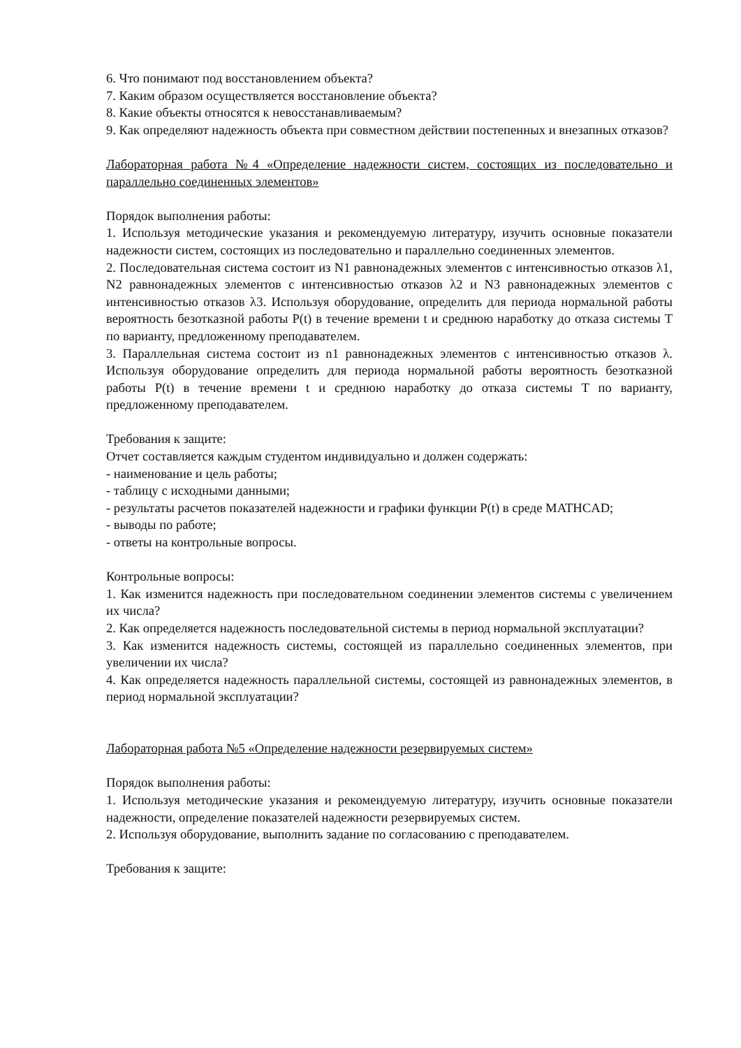6. Что понимают под восстановлением объекта?
7. Каким образом осуществляется восстановление объекта?
8. Какие объекты относятся к невосстанавливаемым?
9. Как определяют надежность объекта при совместном действии постепенных и внезапных отказов?
Лабораторная работа №4 «Определение надежности систем, состоящих из последовательно и параллельно соединенных элементов»
Порядок выполнения работы:
1. Используя методические указания и рекомендуемую литературу, изучить основные показатели надежности систем, состоящих из последовательно и параллельно соединенных элементов.
2. Последовательная система состоит из N1 равнонадежных элементов с интенсивностью отказов λ1, N2 равнонадежных элементов с интенсивностью отказов λ2 и N3 равнонадежных элементов с интенсивностью отказов λ3. Используя оборудование, определить для периода нормальной работы вероятность безотказной работы P(t) в течение времени t и среднюю наработку до отказа системы T по варианту, предложенному преподавателем.
3. Параллельная система состоит из n1 равнонадежных элементов с интенсивностью отказов λ. Используя оборудование определить для периода нормальной работы вероятность безотказной работы P(t) в течение времени t и среднюю наработку до отказа системы T по варианту, предложенному преподавателем.
Требования к защите:
Отчет составляется каждым студентом индивидуально и должен содержать:
- наименование и цель работы;
- таблицу с исходными данными;
- результаты расчетов показателей надежности и графики функции P(t) в среде MATHCAD;
- выводы по работе;
- ответы на контрольные вопросы.
Контрольные вопросы:
1. Как изменится надежность при последовательном соединении элементов системы с увеличением их числа?
2. Как определяется надежность последовательной системы в период нормальной эксплуатации?
3. Как изменится надежность системы, состоящей из параллельно соединенных элементов, при увеличении их числа?
4. Как определяется надежность параллельной системы, состоящей из равнонадежных элементов, в период нормальной эксплуатации?
Лабораторная работа №5 «Определение надежности резервируемых систем»
Порядок выполнения работы:
1. Используя методические указания и рекомендуемую литературу, изучить основные показатели надежности, определение показателей надежности резервируемых систем.
2. Используя оборудование, выполнить задание по согласованию с преподавателем.
Требования к защите: